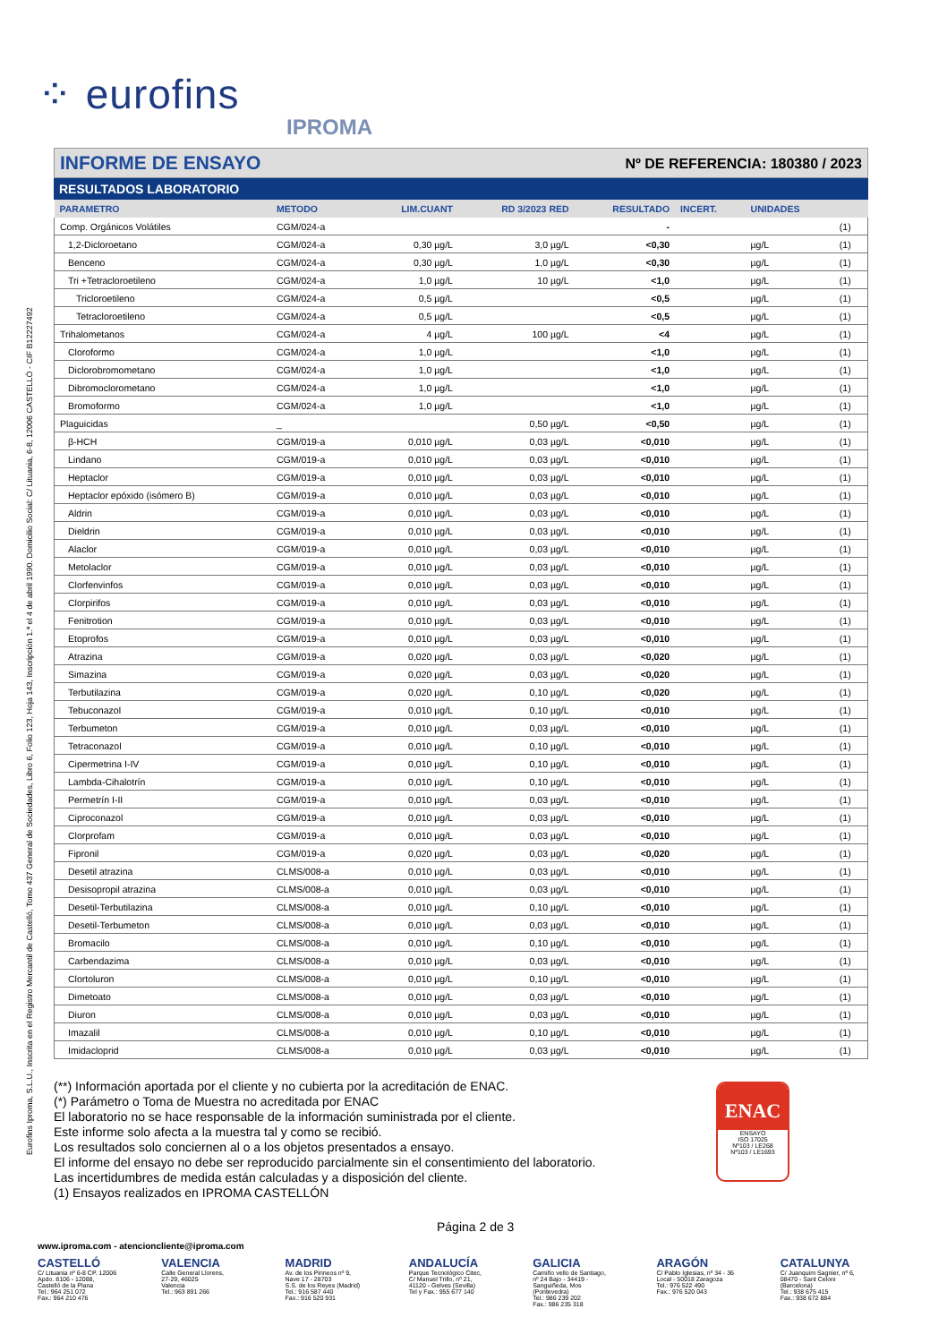Eurofins Iproma, S.L.U., Inscrita en el Registro Mercantil de Castelló, Tomo 437 General de Sociedades, Libro 6, Folio 123, Hoja 143, Inscripción 1.ª el 4 de abril 1990. Domicilio Social: C/ Lituania, 6-8, 12006 CASTELLÓ - CIF B12227492
⁘ eurofins
IPROMA
INFORME DE ENSAYO
Nº DE REFERENCIA: 180380 / 2023
RESULTADOS LABORATORIO
| PARAMETRO | METODO | LIM.CUANT | RD 3/2023 RED | RESULTADO | INCERT. | UNIDADES | |
| --- | --- | --- | --- | --- | --- | --- | --- |
| Comp. Orgánicos Volátiles | CGM/024-a | | | - | | | (1) |
| 1,2-Dicloroetano | CGM/024-a | 0,30 µg/L | 3,0 µg/L | <0,30 | | µg/L | (1) |
| Benceno | CGM/024-a | 0,30 µg/L | 1,0 µg/L | <0,30 | | µg/L | (1) |
| Tri +Tetracloroetileno | CGM/024-a | 1,0 µg/L | 10 µg/L | <1,0 | | µg/L | (1) |
| Tricloroetileno | CGM/024-a | 0,5 µg/L | | <0,5 | | µg/L | (1) |
| Tetracloroetileno | CGM/024-a | 0,5 µg/L | | <0,5 | | µg/L | (1) |
| Trihalometanos | CGM/024-a | 4 µg/L | 100 µg/L | <4 | | µg/L | (1) |
| Cloroformo | CGM/024-a | 1,0 µg/L | | <1,0 | | µg/L | (1) |
| Diclorobromometano | CGM/024-a | 1,0 µg/L | | <1,0 | | µg/L | (1) |
| Dibromoclorometano | CGM/024-a | 1,0 µg/L | | <1,0 | | µg/L | (1) |
| Bromoformo | CGM/024-a | 1,0 µg/L | | <1,0 | | µg/L | (1) |
| Plaguicidas | _ | | 0,50 µg/L | <0,50 | | µg/L | (1) |
| β-HCH | CGM/019-a | 0,010 µg/L | 0,03 µg/L | <0,010 | | µg/L | (1) |
| Lindano | CGM/019-a | 0,010 µg/L | 0,03 µg/L | <0,010 | | µg/L | (1) |
| Heptaclor | CGM/019-a | 0,010 µg/L | 0,03 µg/L | <0,010 | | µg/L | (1) |
| Heptaclor epóxido (isómero B) | CGM/019-a | 0,010 µg/L | 0,03 µg/L | <0,010 | | µg/L | (1) |
| Aldrin | CGM/019-a | 0,010 µg/L | 0,03 µg/L | <0,010 | | µg/L | (1) |
| Dieldrin | CGM/019-a | 0,010 µg/L | 0,03 µg/L | <0,010 | | µg/L | (1) |
| Alaclor | CGM/019-a | 0,010 µg/L | 0,03 µg/L | <0,010 | | µg/L | (1) |
| Metolaclor | CGM/019-a | 0,010 µg/L | 0,03 µg/L | <0,010 | | µg/L | (1) |
| Clorfenvinfos | CGM/019-a | 0,010 µg/L | 0,03 µg/L | <0,010 | | µg/L | (1) |
| Clorpirifos | CGM/019-a | 0,010 µg/L | 0,03 µg/L | <0,010 | | µg/L | (1) |
| Fenitrotion | CGM/019-a | 0,010 µg/L | 0,03 µg/L | <0,010 | | µg/L | (1) |
| Etoprofos | CGM/019-a | 0,010 µg/L | 0,03 µg/L | <0,010 | | µg/L | (1) |
| Atrazina | CGM/019-a | 0,020 µg/L | 0,03 µg/L | <0,020 | | µg/L | (1) |
| Simazina | CGM/019-a | 0,020 µg/L | 0,03 µg/L | <0,020 | | µg/L | (1) |
| Terbutilazina | CGM/019-a | 0,020 µg/L | 0,10 µg/L | <0,020 | | µg/L | (1) |
| Tebuconazol | CGM/019-a | 0,010 µg/L | 0,10 µg/L | <0,010 | | µg/L | (1) |
| Terbumeton | CGM/019-a | 0,010 µg/L | 0,03 µg/L | <0,010 | | µg/L | (1) |
| Tetraconazol | CGM/019-a | 0,010 µg/L | 0,10 µg/L | <0,010 | | µg/L | (1) |
| Cipermetrina I-IV | CGM/019-a | 0,010 µg/L | 0,10 µg/L | <0,010 | | µg/L | (1) |
| Lambda-Cihalotrín | CGM/019-a | 0,010 µg/L | 0,10 µg/L | <0,010 | | µg/L | (1) |
| Permetrín I-II | CGM/019-a | 0,010 µg/L | 0,03 µg/L | <0,010 | | µg/L | (1) |
| Ciproconazol | CGM/019-a | 0,010 µg/L | 0,03 µg/L | <0,010 | | µg/L | (1) |
| Clorprofam | CGM/019-a | 0,010 µg/L | 0,03 µg/L | <0,010 | | µg/L | (1) |
| Fipronil | CGM/019-a | 0,020 µg/L | 0,03 µg/L | <0,020 | | µg/L | (1) |
| Desetil atrazina | CLMS/008-a | 0,010 µg/L | 0,03 µg/L | <0,010 | | µg/L | (1) |
| Desisopropil atrazina | CLMS/008-a | 0,010 µg/L | 0,03 µg/L | <0,010 | | µg/L | (1) |
| Desetil-Terbutilazina | CLMS/008-a | 0,010 µg/L | 0,10 µg/L | <0,010 | | µg/L | (1) |
| Desetil-Terbumeton | CLMS/008-a | 0,010 µg/L | 0,03 µg/L | <0,010 | | µg/L | (1) |
| Bromacilo | CLMS/008-a | 0,010 µg/L | 0,10 µg/L | <0,010 | | µg/L | (1) |
| Carbendazima | CLMS/008-a | 0,010 µg/L | 0,03 µg/L | <0,010 | | µg/L | (1) |
| Clortoluron | CLMS/008-a | 0,010 µg/L | 0,10 µg/L | <0,010 | | µg/L | (1) |
| Dimetoato | CLMS/008-a | 0,010 µg/L | 0,03 µg/L | <0,010 | | µg/L | (1) |
| Diuron | CLMS/008-a | 0,010 µg/L | 0,03 µg/L | <0,010 | | µg/L | (1) |
| Imazalil | CLMS/008-a | 0,010 µg/L | 0,10 µg/L | <0,010 | | µg/L | (1) |
| Imidacloprid | CLMS/008-a | 0,010 µg/L | 0,03 µg/L | <0,010 | | µg/L | (1) |
(**) Información aportada por el cliente y no cubierta por la acreditación de ENAC.
(*) Parámetro o Toma de Muestra no acreditada por ENAC
El laboratorio no se hace responsable de la información suministrada por el cliente.
Este informe solo afecta a la muestra tal y como se recibió.
Los resultados solo conciernen al o a los objetos presentados a ensayo.
El informe del ensayo no debe ser reproducido parcialmente sin el consentimiento del laboratorio.
Las incertidumbres de medida están calculadas y a disposición del cliente.
(1) Ensayos realizados en IPROMA CASTELLÓN
ENAC
ENSAYO
ISO 17025
Nº103 / LE268
Nº103 / LE1693
Página 2 de 3
www.iproma.com - atencioncliente@iproma.com
CASTELLÓ
C/ Lituania nº 6-8 CP. 12006
Apdo. 8106 - 12088,
Castelló de la Plana
Tel.: 964 251 072
Fax.: 964 210 476
VALENCIA
Calle General Llorens,
27-29, 46025
Valencia
Tel.: 963 891 266
MADRID
Av. de los Pirineos nº 9,
Nave 17 - 28703
S.S. de los Reyes (Madrid)
Tel.: 916 587 440
Fax.: 916 520 931
ANDALUCÍA
Parque Tecnológico Citec,
C/ Manuel Trillo, nº 21,
41120 - Gelves (Sevilla)
Tel y Fax.: 955 677 140
GALICIA
Camiño vello de Santiago,
nº 24 Bajo - 34419 -
Sanguiñeda, Mos
(Pontevedra)
Tel.: 986 239 202
Fax.: 986 235 318
ARAGÓN
C/ Pablo Iglesias, nº 34 - 36
Local - 50018 Zaragoza
Tel.: 976 522 490
Fax.: 976 520 043
CATALUNYA
C/ Juanquim Sagnier, nº 6,
08470 - Sant Celoni
(Barcelona)
Tel.: 938 675 415
Fax.: 938 672 884